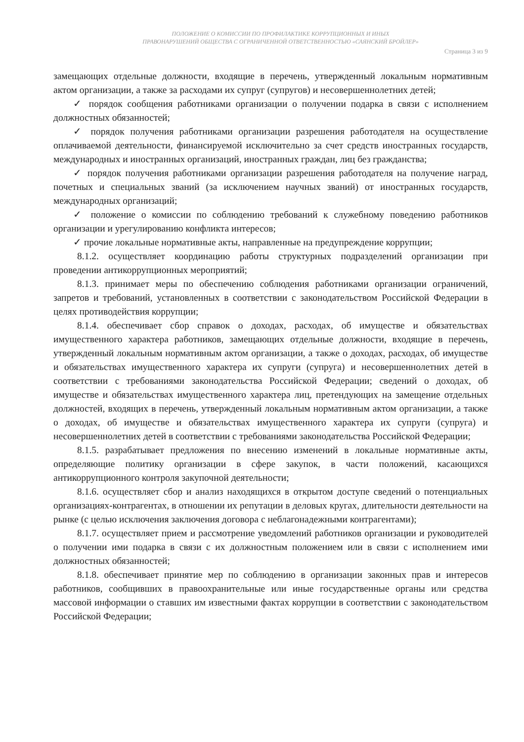ПОЛОЖЕНИЕ О КОМИССИИ ПО ПРОФИЛАКТИКЕ КОРРУПЦИОННЫХ И ИНЫХ
ПРАВОНАРУШЕНИЙ ОБЩЕСТВА С ОГРАНИЧЕННОЙ ОТВЕТСТВЕННОСТЬЮ «САЯНСКИЙ БРОЙЛЕР»
Страница 3 из 9
замещающих отдельные должности, входящие в перечень, утвержденный локальным нормативным актом организации, а также за расходами их супруг (супругов) и несовершеннолетних детей;
✓ порядок сообщения работниками организации о получении подарка в связи с исполнением должностных обязанностей;
✓ порядок получения работниками организации разрешения работодателя на осуществление оплачиваемой деятельности, финансируемой исключительно за счет средств иностранных государств, международных и иностранных организаций, иностранных граждан, лиц без гражданства;
✓ порядок получения работниками организации разрешения работодателя на получение наград, почетных и специальных званий (за исключением научных званий) от иностранных государств, международных организаций;
✓ положение о комиссии по соблюдению требований к служебному поведению работников организации и урегулированию конфликта интересов;
✓ прочие локальные нормативные акты, направленные на предупреждение коррупции;
8.1.2. осуществляет координацию работы структурных подразделений организации при проведении антикоррупционных мероприятий;
8.1.3. принимает меры по обеспечению соблюдения работниками организации ограничений, запретов и требований, установленных в соответствии с законодательством Российской Федерации в целях противодействия коррупции;
8.1.4. обеспечивает сбор справок о доходах, расходах, об имуществе и обязательствах имущественного характера работников, замещающих отдельные должности, входящие в перечень, утвержденный локальным нормативным актом организации, а также о доходах, расходах, об имуществе и обязательствах имущественного характера их супруги (супруга) и несовершеннолетних детей в соответствии с требованиями законодательства Российской Федерации; сведений о доходах, об имуществе и обязательствах имущественного характера лиц, претендующих на замещение отдельных должностей, входящих в перечень, утвержденный локальным нормативным актом организации, а также о доходах, об имуществе и обязательствах имущественного характера их супруги (супруга) и несовершеннолетних детей в соответствии с требованиями законодательства Российской Федерации;
8.1.5. разрабатывает предложения по внесению изменений в локальные нормативные акты, определяющие политику организации в сфере закупок, в части положений, касающихся антикоррупционного контроля закупочной деятельности;
8.1.6. осуществляет сбор и анализ находящихся в открытом доступе сведений о потенциальных организациях-контрагентах, в отношении их репутации в деловых кругах, длительности деятельности на рынке (с целью исключения заключения договора с неблагонадежными контрагентами);
8.1.7. осуществляет прием и рассмотрение уведомлений работников организации и руководителей о получении ими подарка в связи с их должностным положением или в связи с исполнением ими должностных обязанностей;
8.1.8. обеспечивает принятие мер по соблюдению в организации законных прав и интересов работников, сообщивших в правоохранительные или иные государственные органы или средства массовой информации о ставших им известными фактах коррупции в соответствии с законодательством Российской Федерации;